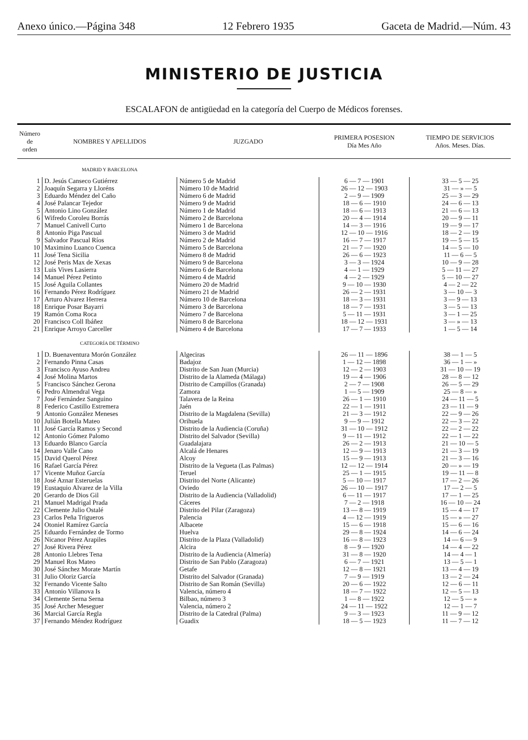Anexo único.—Página 348 12 Febrero 1935 Gaceta de Madrid.—Núm. 43
MINISTERIO DE JUSTICIA
ESCALAFON de antigüedad en la categoría del Cuerpo de Médicos forenses.
| Número de orden | NOMBRES Y APELLIDOS | JUZGADO | PRIMERA POSESION Día Mes Año | TIEMPO DE SERVICIOS Años. Meses. Días. |
| --- | --- | --- | --- | --- |
| | MADRID Y BARCELONA | | | |
| 1 | D. Jesús Canseco Gutiérrez | Número 5 de Madrid | 6 — 7 — 1901 | 33 — 5 — 25 |
| 2 | Joaquín Segarra y Lloréns | Número 10 de Madrid | 26 — 12 — 1903 | 31 — » — 5 |
| 3 | Eduardo Méndez del Caño | Número 6 de Madrid | 2 — 9 — 1909 | 25 — 3 — 29 |
| 4 | José Palancar Tejedor | Número 9 de Madrid | 18 — 6 — 1910 | 24 — 6 — 13 |
| 5 | Antonio Lino González | Número 1 de Madrid | 18 — 6 — 1913 | 21 — 6 — 13 |
| 6 | Wifredo Coroleu Borrás | Número 2 de Barcelona | 20 — 4 — 1914 | 20 — 9 — 11 |
| 7 | Manuel Canivell Curto | Número 1 de Barcelona | 14 — 3 — 1916 | 19 — 9 — 17 |
| 8 | Antonio Piga Pascual | Número 3 de Madrid | 12 — 10 — 1916 | 18 — 2 — 19 |
| 9 | Salvador Pascual Ríos | Número 2 de Madrid | 16 — 7 — 1917 | 19 — 5 — 15 |
| 10 | Maximino Luanco Cuenca | Número 5 de Barcelona | 21 — 7 — 1920 | 14 — 5 — 10 |
| 11 | José Tena Sicilia | Número 8 de Madrid | 26 — 6 — 1923 | 11 — 6 — 5 |
| 12 | José Peris Max de Xexas | Número 9 de Barcelona | 3 — 3 — 1924 | 10 — 9 — 28 |
| 13 | Luis Vives Lasierra | Número 6 de Barcelona | 4 — 1 — 1929 | 5 — 11 — 27 |
| 14 | Manuel Pérez Petinto | Número 4 de Madrid | 4 — 2 — 1929 | 5 — 10 — 27 |
| 15 | José Aguila Collantes | Número 20 de Madrid | 9 — 10 — 1930 | 4 — 2 — 22 |
| 16 | Fernando Pérez Rodríguez | Número 21 de Madrid | 26 — 2 — 1931 | 3 — 10 — 3 |
| 17 | Arturo Alvarez Herrera | Número 10 de Barcelona | 18 — 3 — 1931 | 3 — 9 — 13 |
| 18 | Enrique Posar Bayarri | Número 3 de Barcelona | 18 — 7 — 1931 | 3 — 5 — 13 |
| 19 | Ramón Coma Roca | Número 7 de Barcelona | 5 — 11 — 1931 | 3 — 1 — 25 |
| 20 | Francisco Coll Ibáñez | Número 8 de Barcelona | 18 — 12 — 1931 | 3 — » — 13 |
| 21 | Enrique Arroyo Carceller | Número 4 de Barcelona | 17 — 7 — 1933 | 1 — 5 — 14 |
| | CATEGORÍA DE TÉRMINO | | | |
| 1 | D. Buenaventura Morón González | Algeciras | 26 — 11 — 1896 | 38 — 1 — 5 |
| 2 | Fernando Pinna Casas | Badajoz | 1 — 12 — 1898 | 36 — 1 — » |
| 3 | Francisco Ayuso Andreu | Distrito de San Juan (Murcia) | 12 — 2 — 1903 | 31 — 10 — 19 |
| 4 | José Molina Martos | Distrito de la Alameda (Málaga) | 19 — 4 — 1906 | 28 — 8 — 12 |
| 5 | Francisco Sánchez Gerona | Distrito de Campillos (Granada) | 2 — 7 — 1908 | 26 — 5 — 29 |
| 6 | Pedro Almendral Vega | Zamora | 1 — 5 — 1909 | 25 — 8 — » |
| 7 | José Fernández Sanguino | Talavera de la Reina | 26 — 1 — 1910 | 24 — 11 — 5 |
| 8 | Federico Castillo Estremera | Jaén | 22 — 1 — 1911 | 23 — 11 — 9 |
| 9 | Antonio González Meneses | Distrito de la Magdalena (Sevilla) | 21 — 3 — 1912 | 22 — 9 — 26 |
| 10 | Julián Botella Mateo | Orihuela | 9 — 9 — 1912 | 22 — 3 — 22 |
| 11 | José García Ramos y Second | Distrito de la Audiencia (Coruña) | 31 — 10 — 1912 | 22 — 2 — 22 |
| 12 | Antonio Gómez Palomo | Distrito del Salvador (Sevilla) | 9 — 11 — 1912 | 22 — 1 — 22 |
| 13 | Eduardo Blanco García | Guadalajara | 26 — 2 — 1913 | 21 — 10 — 5 |
| 14 | Jenaro Valle Cano | Alcalá de Henares | 12 — 9 — 1913 | 21 — 3 — 19 |
| 15 | David Querol Pérez | Alcoy | 15 — 9 — 1913 | 21 — 3 — 16 |
| 16 | Rafael García Pérez | Distrito de la Vegueta (Las Palmas) | 12 — 12 — 1914 | 20 — » — 19 |
| 17 | Vicente Muñoz García | Teruel | 25 — 1 — 1915 | 19 — 11 — 8 |
| 18 | José Aznar Esteruelas | Distrito del Norte (Alicante) | 5 — 10 — 1917 | 17 — 2 — 26 |
| 19 | Eustaquio Alvarez de la Villa | Oviedo | 26 — 10 — 1917 | 17 — 2 — 5 |
| 20 | Gerardo de Dios Gil | Distrito de la Audiencia (Valladolid) | 6 — 11 — 1917 | 17 — 1 — 25 |
| 21 | Manuel Madrigal Prada | Cáceres | 7 — 2 — 1918 | 16 — 10 — 24 |
| 22 | Clemente Julio Ostalé | Distrito del Pilar (Zaragoza) | 13 — 8 — 1919 | 15 — 4 — 17 |
| 23 | Carlos Peña Trigueros | Palencia | 4 — 12 — 1919 | 15 — » — 27 |
| 24 | Otoniel Ramírez García | Albacete | 15 — 6 — 1918 | 15 — 6 — 16 |
| 25 | Eduardo Fernández de Tormo | Huelva | 29 — 8 — 1924 | 14 — 6 — 24 |
| 26 | Nicanor Pérez Arapiles | Distrito de la Plaza (Valladolid) | 16 — 8 — 1923 | 14 — 6 — 9 |
| 27 | José Rivera Pérez | Alcira | 8 — 9 — 1920 | 14 — 4 — 22 |
| 28 | Antonio Llebres Tena | Distrito de la Audiencia (Almería) | 31 — 8 — 1920 | 14 — 4 — 1 |
| 29 | Manuel Ros Mateo | Distrito de San Pablo (Zaragoza) | 6 — 7 — 1921 | 13 — 5 — 1 |
| 30 | José Sánchez Morate Martín | Getafe | 12 — 8 — 1921 | 13 — 4 — 19 |
| 31 | Julio Oloriz García | Distrito del Salvador (Granada) | 7 — 9 — 1919 | 13 — 2 — 24 |
| 32 | Fernando Vicente Salto | Distrito de San Román (Sevilla) | 20 — 6 — 1922 | 12 — 6 — 11 |
| 33 | Antonio Villanova Is | Valencia, número 4 | 18 — 7 — 1922 | 12 — 5 — 13 |
| 34 | Clemente Serna Serna | Bilbao, número 3 | 1 — 8 — 1922 | 12 — 5 — » |
| 35 | José Archer Meseguer | Valencia, número 2 | 24 — 11 — 1922 | 12 — 1 — 7 |
| 36 | Marcial García Regla | Distrito de la Catedral (Palma) | 9 — 3 — 1923 | 11 — 9 — 12 |
| 37 | Fernando Méndez Rodríguez | Guadix | 18 — 5 — 1923 | 11 — 7 — 12 |